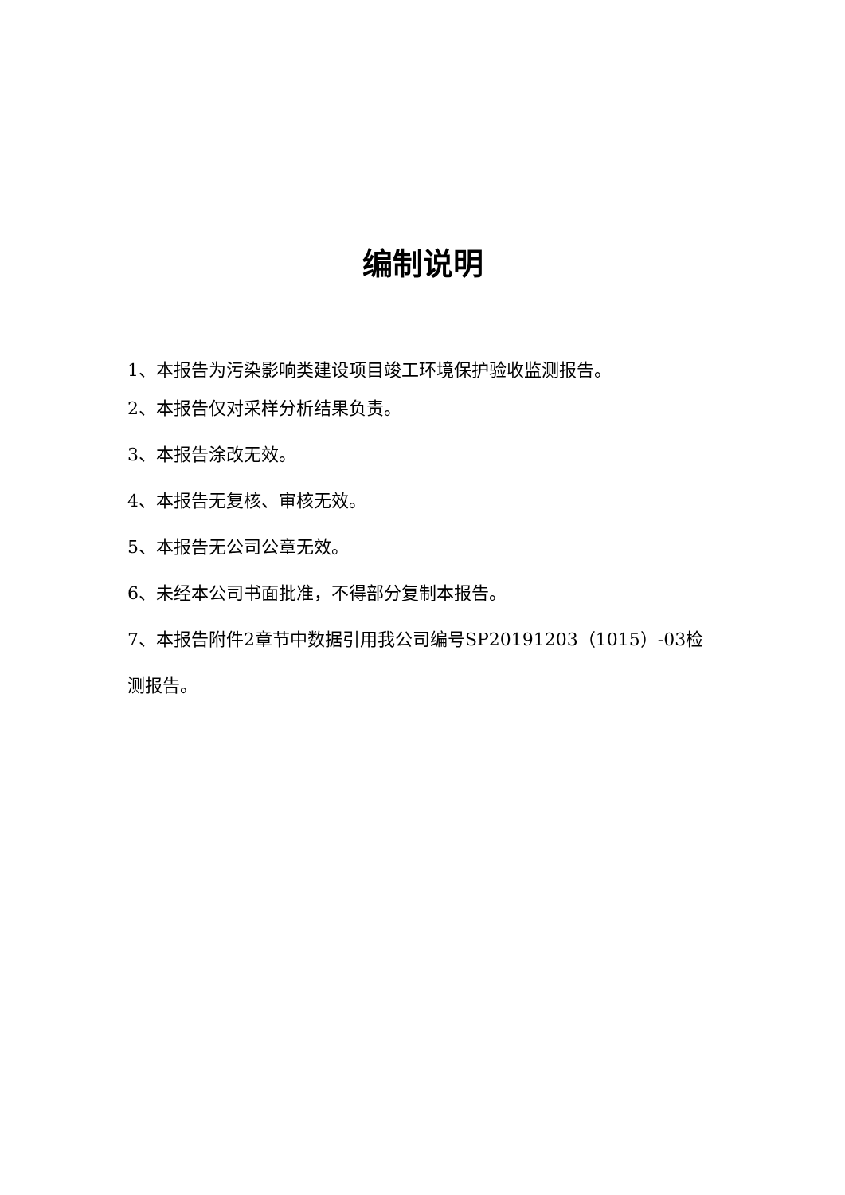编制说明
1、本报告为污染影响类建设项目竣工环境保护验收监测报告。
2、本报告仅对采样分析结果负责。
3、本报告涂改无效。
4、本报告无复核、审核无效。
5、本报告无公司公章无效。
6、未经本公司书面批准，不得部分复制本报告。
7、本报告附件2章节中数据引用我公司编号SP20191203（1015）-03检测报告。